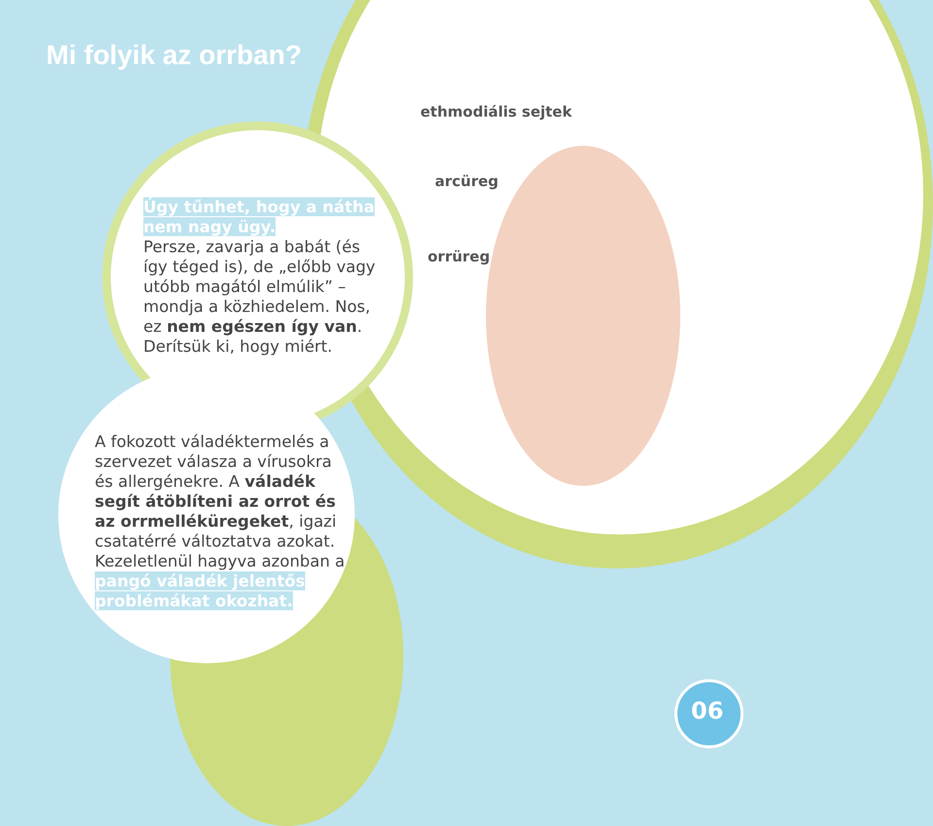Mi folyik az orrban?
Úgy tűnhet, hogy a nátha nem nagy ügy.
Persze, zavarja a babát (és így téged is), de „előbb vagy utóbb magától elmúlik” – mondja a közhiedelem. Nos, ez nem egészen így van. Derítsük ki, hogy miért.
A fokozott váladéktermelés a szervezet válasza a vírusokra és allergénekre. A váladék segít átöblíteni az orrot és az orrmelléküregeket, igazi csatatérré változtatva azokat. Kezeletlenül hagyva azonban a pangó váladék jelentős problémákat okozhat.
ethmodiális sejtek
arcüreg
orrüreg
06